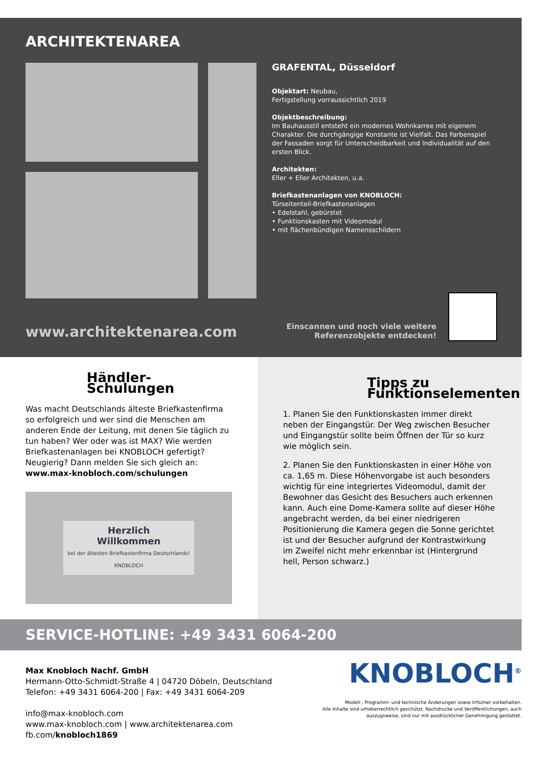ARCHITEKTENAREA
GRAFENTAL, Düsseldorf
Objektart: Neubau,
Fertigstellung vorraussichtlich 2019
Objektbeschreibung:
Im Bauhausstil entsteht ein modernes Wohnkarree mit eigenem Charakter. Die durchgängige Konstante ist Vielfalt. Das Farbenspiel der Fassaden sorgt für Unterscheidbarkeit und Individualität auf den ersten Blick.
Architekten:
Eller + Eller Architekten, u.a.
Briefkastenanlagen von KNOBLOCH:
Türseitenteil-Briefkastenanlagen
• Edelstahl, gebürstet
• Funktionskasten mit Videomodul
• mit flächenbündigen Namensschildern
www.architektenarea.com
Einscannen und noch viele weitere
Referenzobjekte entdecken!
Händler-Schulungen
Was macht Deutschlands älteste Briefkastenfirma so erfolgreich und wer sind die Menschen am anderen Ende der Leitung, mit denen Sie täglich zu tun haben? Wer oder was ist MAX? Wie werden Briefkastenanlagen bei KNOBLOCH gefertigt? Neugierig? Dann melden Sie sich gleich an:
www.max-knobloch.com/schulungen
Herzlich
Willkommen
bei der ältesten Briefkastenfirma Deutschlands!
KNOBLOCH
Tipps zu
Funktionselementen
1. Planen Sie den Funktionskasten immer direkt neben der Eingangstür. Der Weg zwischen Besucher und Eingangstür sollte beim Öffnen der Tür so kurz wie möglich sein.
2. Planen Sie den Funktionskasten in einer Höhe von ca. 1,65 m. Diese Höhenvorgabe ist auch besonders wichtig für eine integriertes Videomodul, damit der Bewohner das Gesicht des Besuchers auch erkennen kann. Auch eine Dome-Kamera sollte auf dieser Höhe angebracht werden, da bei einer niedrigeren Positionierung die Kamera gegen die Sonne gerichtet ist und der Besucher aufgrund der Kontrastwirkung im Zweifel nicht mehr erkennbar ist (Hintergrund hell, Person schwarz.)
SERVICE-HOTLINE: +49 3431 6064-200
Max Knobloch Nachf. GmbH
Hermann-Otto-Schmidt-Straße 4 | 04720 Döbeln, Deutschland
Telefon: +49 3431 6064-200 | Fax: +49 3431 6064-209
info@max-knobloch.com
www.max-knobloch.com | www.architektenarea.com
fb.com/knobloch1869
KNOBLOCH<sup>®</sup>
Modell-, Programm- und technische Änderungen sowie Irrtümer vorbehalten.
Alle Inhalte sind urheberrechtlich geschützt. Nachdrucke und Veröffentlichungen, auch
auszugsweise, sind nur mit ausdrücklicher Genehmigung gestattet.